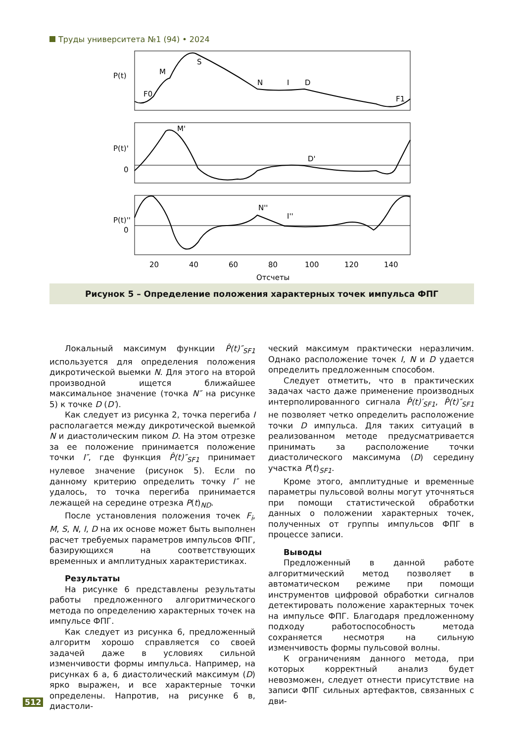Труды университета №1 (94) • 2024
P(t)
M
S
F0
N
I
D
F1
P(t)'
0
M'
D'
P(t)''
0
N''
I''
20
40
60
80
100
120
140
Отсчеты
Рисунок 5 – Определение положения характерных точек импульса ФПГ
Локальный максимум функции P̂(t)″<sub>SF1</sub> используется для определения положения дикротической выемки N. Для этого на второй производной ищется ближайшее максимальное значение (точка N″ на рисунке 5) к точке D (D′).
Как следует из рисунка 2, точка перегиба I располагается между дикротической выемкой N и диастолическим пиком D. На этом отрезке за ее положение принимается положение точки I″, где функция P̂(t)″<sub>SF1</sub> принимает нулевое значение (рисунок 5). Если по данному критерию определить точку I″ не удалось, то точка перегиба принимается лежащей на середине отрезка P(t)<sub>ND</sub>.
После установления положения точек F<sub>i</sub>, M, S, N, I, D на их основе может быть выполнен расчет требуемых параметров импульсов ФПГ, базирующихся на соответствующих временных и амплитудных характеристиках.
Результаты
На рисунке 6 представлены результаты работы предложенного алгоритмического метода по определению характерных точек на импульсе ФПГ.
Как следует из рисунка 6, предложенный алгоритм хорошо справляется со своей задачей даже в условиях сильной изменчивости формы импульса. Например, на рисунках 6 а, 6 диастолический максимум (D) ярко выражен, и все характерные точки определены. Напротив, на рисунке 6 в, диастоли-
ческий максимум практически неразличим. Однако расположение точек I, N и D удается определить предложенным способом.
Следует отметить, что в практических задачах часто даже применение производных интерполированного сигнала P̂(t)′<sub>SF1</sub>, P̂(t)″<sub>SF1</sub> не позволяет четко определить расположение точки D импульса. Для таких ситуаций в реализованном методе предусматривается принимать за расположение точки диастолического максимума (D) середину участка P(t)<sub>SF1</sub>.
Кроме этого, амплитудные и временные параметры пульсовой волны могут уточняться при помощи статистической обработки данных о положении характерных точек, полученных от группы импульсов ФПГ в процессе записи.
Выводы
Предложенный в данной работе алгоритмический метод позволяет в автоматическом режиме при помощи инструментов цифровой обработки сигналов детектировать положение характерных точек на импульсе ФПГ. Благодаря предложенному подходу работоспособность метода сохраняется несмотря на сильную изменчивость формы пульсовой волны.
К ограничениям данного метода, при которых корректный анализ будет невозможен, следует отнести присутствие на записи ФПГ сильных артефактов, связанных с дви-
512